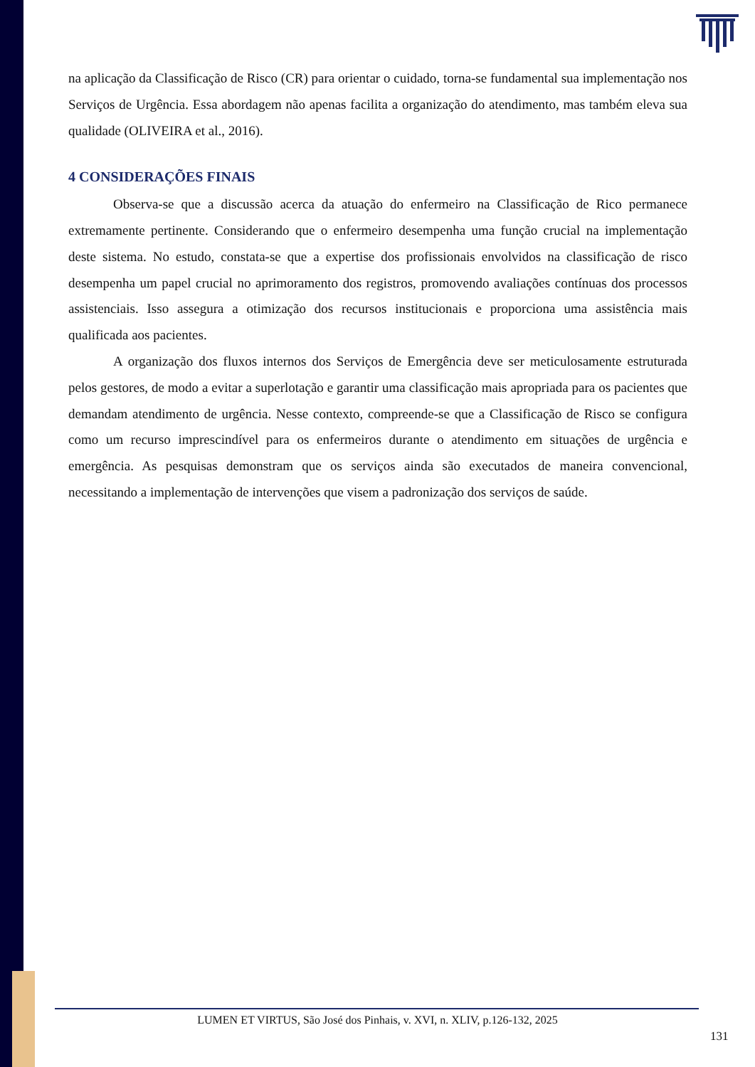na aplicação da Classificação de Risco (CR) para orientar o cuidado, torna-se fundamental sua implementação nos Serviços de Urgência. Essa abordagem não apenas facilita a organização do atendimento, mas também eleva sua qualidade (OLIVEIRA et al., 2016).
4 CONSIDERAÇÕES FINAIS
Observa-se que a discussão acerca da atuação do enfermeiro na Classificação de Rico permanece extremamente pertinente. Considerando que o enfermeiro desempenha uma função crucial na implementação deste sistema. No estudo, constata-se que a expertise dos profissionais envolvidos na classificação de risco desempenha um papel crucial no aprimoramento dos registros, promovendo avaliações contínuas dos processos assistenciais. Isso assegura a otimização dos recursos institucionais e proporciona uma assistência mais qualificada aos pacientes.
A organização dos fluxos internos dos Serviços de Emergência deve ser meticulosamente estruturada pelos gestores, de modo a evitar a superlotação e garantir uma classificação mais apropriada para os pacientes que demandam atendimento de urgência. Nesse contexto, compreende-se que a Classificação de Risco se configura como um recurso imprescindível para os enfermeiros durante o atendimento em situações de urgência e emergência. As pesquisas demonstram que os serviços ainda são executados de maneira convencional, necessitando a implementação de intervenções que visem a padronização dos serviços de saúde.
LUMEN ET VIRTUS, São José dos Pinhais, v. XVI, n. XLIV, p.126-132, 2025
131